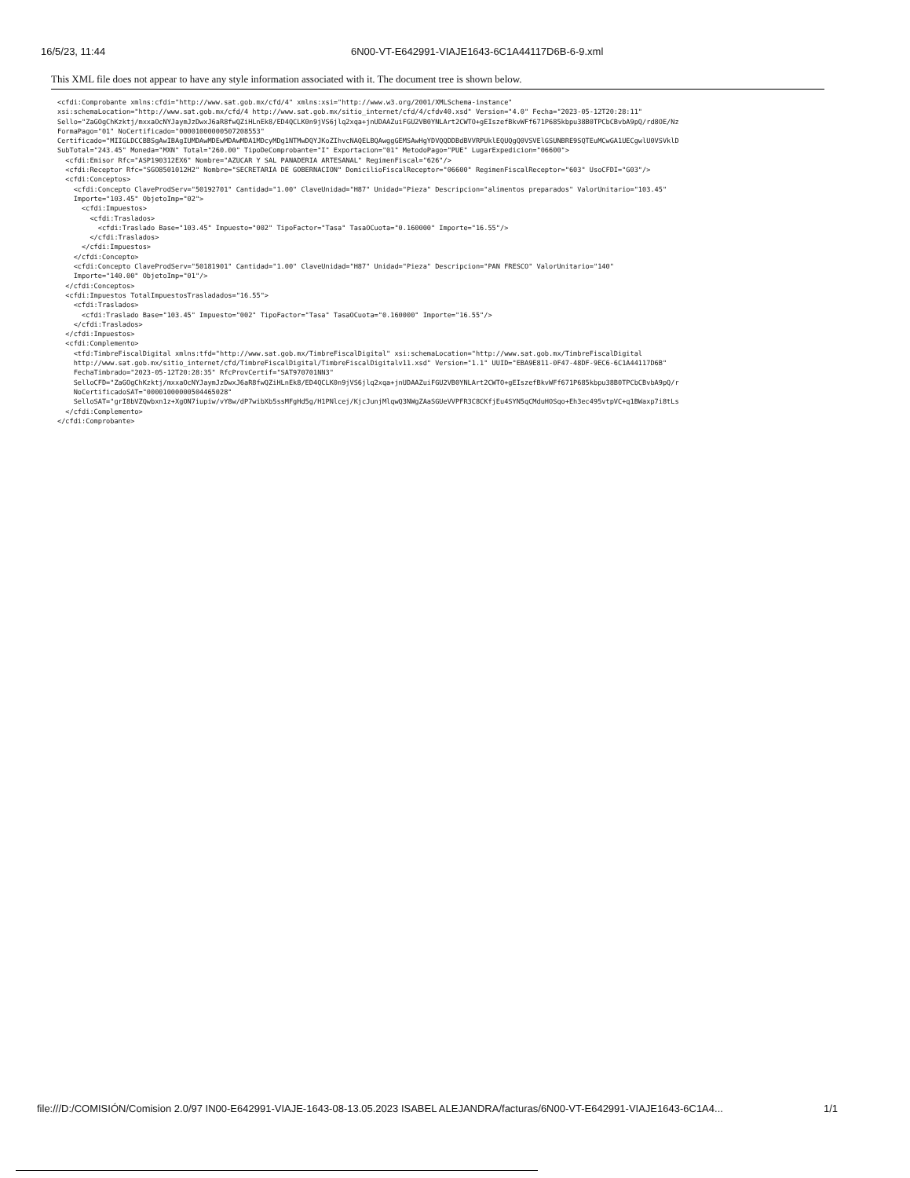16/5/23, 11:44 6N00-VT-E642991-VIAJE1643-6C1A44117D6B-6-9.xml
This XML file does not appear to have any style information associated with it. The document tree is shown below.
<cfdi:Comprobante xmlns:cfdi="http://www.sat.gob.mx/cfd/4" xmlns:xsi="http://www.w3.org/2001/XMLSchema-instance"
xsi:schemaLocation="http://www.sat.gob.mx/cfd/4 http://www.sat.gob.mx/sitio_internet/cfd/4/cfdv40.xsd" Version="4.0" Fecha="2023-05-12T20:28:11"
Sello="ZaGOgChKzktj/mxxaOcNYJaymJzDwxJ6aR8fwQZiHLnEk8/ED4QCLK0n9jVS6jlq2xqa+jnUDAAZuiFGU2VB0YNLArt2CWTO+gEIszefBkvWFf671P685kbpu38B0TPCbCBvbA9pQ/rd8OE/Nz
FormaPago="01" NoCertificado="00001000000507208553"
Certificado="MIIGLDCCBBSgAwIBAgIUMDAwMDEwMDAwMDA1MDcyMDg1NTMwDQYJKoZIhvcNAQELBQAwggGEMSAwHgYDVQQDDBdBVVRPUklEQUQgQ0VSVElGSUNBRE9SQTEuMCwGA1UECgwlU0VSVklD
SubTotal="243.45" Moneda="MXN" Total="260.00" TipoDeComprobante="I" Exportacion="01" MetodoPago="PUE" LugarExpedicion="06600">
  <cfdi:Emisor Rfc="ASP190312EX6" Nombre="AZUCAR Y SAL PANADERIA ARTESANAL" RegimenFiscal="626"/>
  <cfdi:Receptor Rfc="SGO8501012H2" Nombre="SECRETARIA DE GOBERNACION" DomicilioFiscalReceptor="06600" RegimenFiscalReceptor="603" UsoCFDI="G03"/>
  <cfdi:Conceptos>
    <cfdi:Concepto ClaveProdServ="50192701" Cantidad="1.00" ClaveUnidad="H87" Unidad="Pieza" Descripcion="alimentos preparados" ValorUnitario="103.45"
    Importe="103.45" ObjetoImp="02">
      <cfdi:Impuestos>
        <cfdi:Traslados>
          <cfdi:Traslado Base="103.45" Impuesto="002" TipoFactor="Tasa" TasaOCuota="0.160000" Importe="16.55"/>
        </cfdi:Traslados>
      </cfdi:Impuestos>
    </cfdi:Concepto>
    <cfdi:Concepto ClaveProdServ="50181901" Cantidad="1.00" ClaveUnidad="H87" Unidad="Pieza" Descripcion="PAN FRESCO" ValorUnitario="140"
    Importe="140.00" ObjetoImp="01"/>
  </cfdi:Conceptos>
  <cfdi:Impuestos TotalImpuestosTrasladados="16.55">
    <cfdi:Traslados>
      <cfdi:Traslado Base="103.45" Impuesto="002" TipoFactor="Tasa" TasaOCuota="0.160000" Importe="16.55"/>
    </cfdi:Traslados>
  </cfdi:Impuestos>
  <cfdi:Complemento>
    <tfd:TimbreFiscalDigital xmlns:tfd="http://www.sat.gob.mx/TimbreFiscalDigital" xsi:schemaLocation="http://www.sat.gob.mx/TimbreFiscalDigital
    http://www.sat.gob.mx/sitio_internet/cfd/TimbreFiscalDigital/TimbreFiscalDigitalv11.xsd" Version="1.1" UUID="EBA9E811-0F47-48DF-9EC6-6C1A44117D6B"
    FechaTimbrado="2023-05-12T20:28:35" RfcProvCertif="SAT970701NN3"
    SelloCFD="ZaGOgChKzktj/mxxaOcNYJaymJzDwxJ6aR8fwQZiHLnEk8/ED4QCLK0n9jVS6jlq2xqa+jnUDAAZuiFGU2VB0YNLArt2CWTO+gEIszefBkvWFf671P685kbpu38B0TPCbCBvbA9pQ/r
    NoCertificadoSAT="00001000000504465028"
    SelloSAT="grI8bVZQwbxn1z+XgON7iupiw/vY8w/dP7wibXb5ssMFgHd5g/H1PNlcej/KjcJunjMlqwQ3NWgZAaSGUeVVPFR3C8CKfjEu4SYN5qCMduHOSqo+Eh3ec495vtpVC+q1BWaxp7i8tLs
  </cfdi:Complemento>
</cfdi:Comprobante>
file:///D:/COMISIÓN/Comision 2.0/97 IN00-E642991-VIAJE-1643-08-13.05.2023 ISABEL ALEJANDRA/facturas/6N00-VT-E642991-VIAJE1643-6C1A4... 1/1